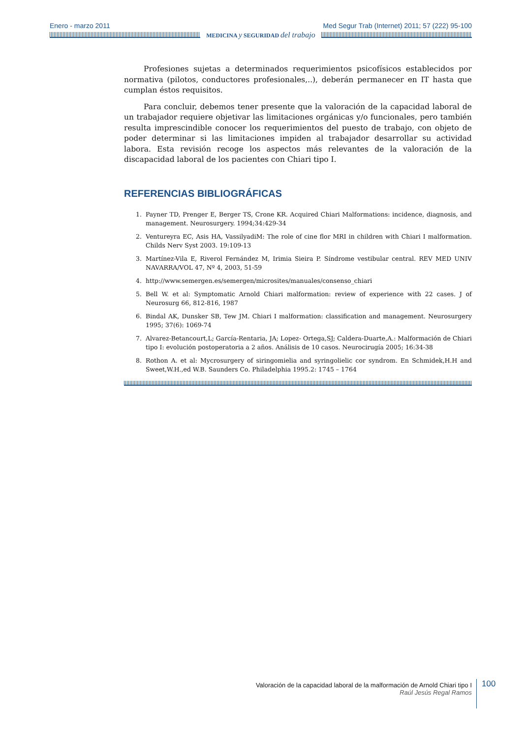Enero - marzo 2011 Med Segur Trab (Internet) 2011; 57 (222) 95-100
MEDICINA y SEGURIDAD del trabajo
Profesiones sujetas a determinados requerimientos psicofísicos establecidos por normativa (pilotos, conductores profesionales,..), deberán permanecer en IT hasta que cumplan éstos requisitos.
Para concluir, debemos tener presente que la valoración de la capacidad laboral de un trabajador requiere objetivar las limitaciones orgánicas y/o funcionales, pero también resulta imprescindible conocer los requerimientos del puesto de trabajo, con objeto de poder determinar si las limitaciones impiden al trabajador desarrollar su actividad labora. Esta revisión recoge los aspectos más relevantes de la valoración de la discapacidad laboral de los pacientes con Chiari tipo I.
REFERENCIAS BIBLIOGRÁFICAS
1. Payner TD, Prenger E, Berger TS, Crone KR. Acquired Chiari Malformations: incidence, diagnosis, and management. Neurosurgery. 1994;34:429-34
2. Ventureyra EC, Asis HA, VassilyadiM: The role of cine flor MRI in children with Chiari I malformation. Childs Nerv Syst 2003. 19:109-13
3. Martínez-Vila E, Riverol Fernández M, Irimia Sieira P. Síndrome vestibular central. REV MED UNIV NAVARRA/VOL 47, Nº 4, 2003, 51-59
4. http://www.semergen.es/semergen/microsites/manuales/consenso_chiari
5. Bell W. et al: Symptomatic Arnold Chiari malformation: review of experience with 22 cases. J of Neurosurg 66, 812-816, 1987
6. Bindal AK, Dunsker SB, Tew JM. Chiari I malformation: classification and management. Neurosurgery 1995; 37(6): 1069-74
7. Alvarez-Betancourt,L; García-Rentaria, JA; Lopez- Ortega,SJ; Caldera-Duarte,A.: Malformación de Chiari tipo I: evolución postoperatoria a 2 años. Análisis de 10 casos. Neurocirugía 2005; 16:34-38
8. Rothon A. et al: Mycrosurgery of siringomielia and syringolielic cor syndrom. En Schmidek,H.H and Sweet,W.H.,ed W.B. Saunders Co. Philadelphia 1995.2: 1745 – 1764
Valoración de la capacidad laboral de la malformación de Arnold Chiari tipo I
Raúl Jesús Regal Ramos
100